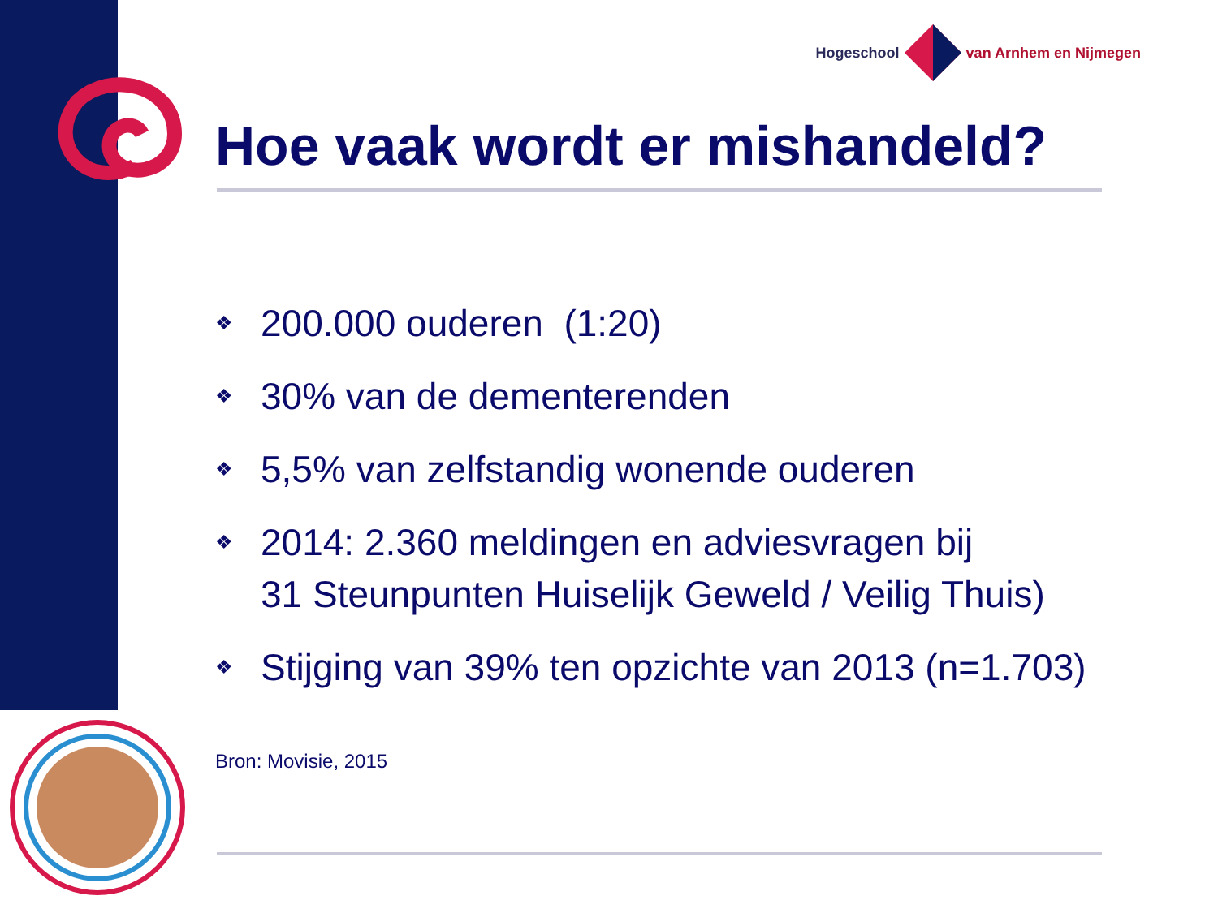Hogeschool van Arnhem en Nijmegen
Hoe vaak wordt er mishandeld?
❖ 200.000 ouderen (1:20)
❖ 30% van de dementerenden
❖ 5,5% van zelfstandig wonende ouderen
❖ 2014: 2.360 meldingen en adviesvragen bij
31 Steunpunten Huiselijk Geweld / Veilig Thuis)
❖ Stijging van 39% ten opzichte van 2013 (n=1.703)
Bron: Movisie, 2015